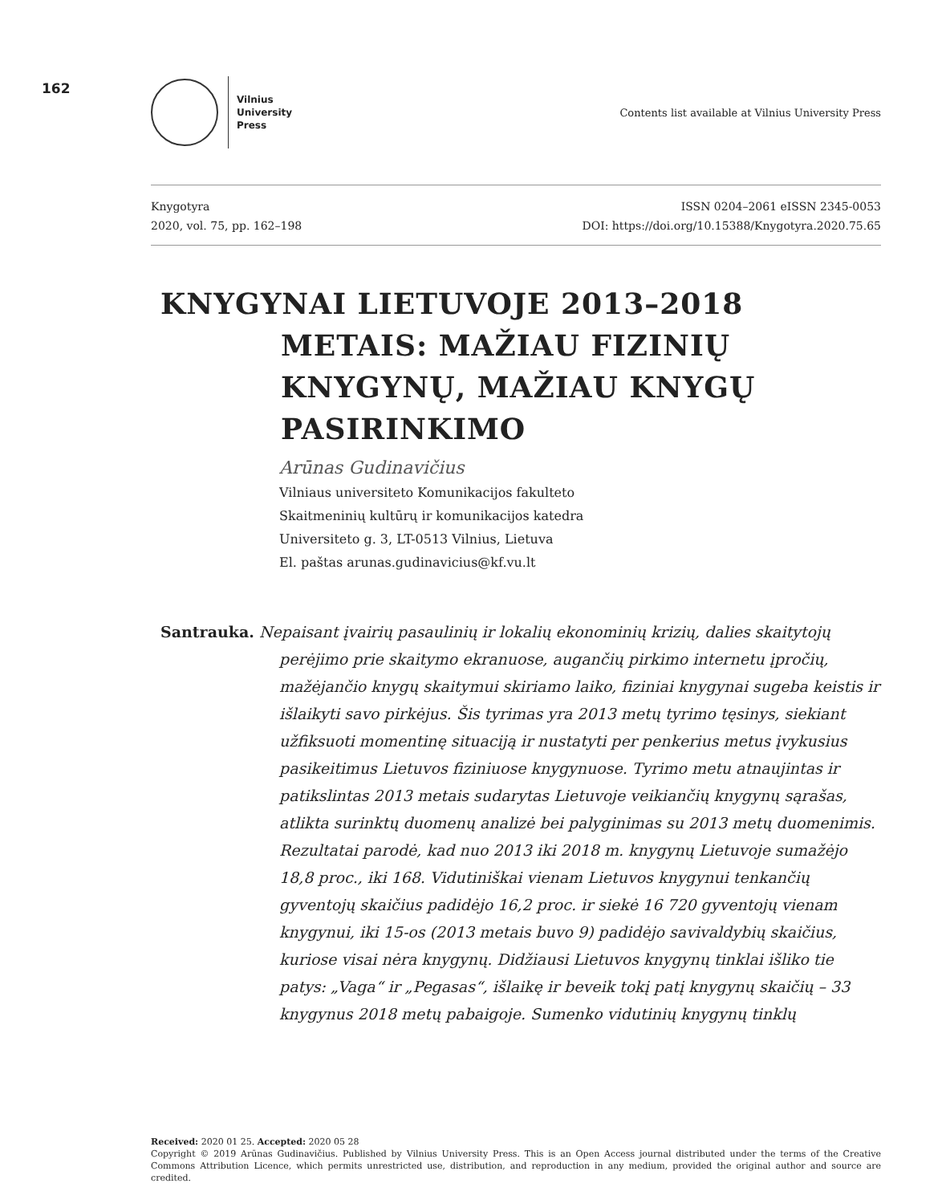162
Vilnius
University
Press
Contents list available at Vilnius University Press
Knygotyra
2020, vol. 75, pp. 162–198
ISSN 0204–2061 eISSN 2345-0053
DOI: https://doi.org/10.15388/Knygotyra.2020.75.65
KNYGYNAI LIETUVOJE 2013–2018
METAIS: MAŽIAU FIZINIŲ KNYGYNŲ, MAŽIAU KNYGŲ PASIRINKIMO
Arūnas Gudinavičius
Vilniaus universiteto Komunikacijos fakulteto
Skaitmeninių kultūrų ir komunikacijos katedra
Universiteto g. 3, LT-0513 Vilnius, Lietuva
El. paštas arunas.gudinavicius@kf.vu.lt
Santrauka. Nepaisant įvairių pasaulinių ir lokalių ekonominių krizių, dalies skaitytojų perėjimo prie skaitymo ekranuose, augančių pirkimo internetu įpročių, mažėjančio knygų skaitymui skiriamo laiko, fiziniai knygynai sugeba keistis ir išlaikyti savo pirkėjus. Šis tyrimas yra 2013 metų tyrimo tęsinys, siekiant užfiksuoti momentinę situaciją ir nustatyti per penkerius metus įvykusius pasikeitimus Lietuvos fiziniuose knygynuose. Tyrimo metu atnaujintas ir patikslintas 2013 metais sudarytas Lietuvoje veikiančių knygynų sąrašas, atlikta surinktų duomenų analizė bei palyginimas su 2013 metų duomenimis. Rezultatai parodė, kad nuo 2013 iki 2018 m. knygynų Lietuvoje sumažėjo 18,8 proc., iki 168. Vidutiniškai vienam Lietuvos knygynui tenkančių gyventojų skaičius padidėjo 16,2 proc. ir siekė 16 720 gyventojų vienam knygynui, iki 15-os (2013 metais buvo 9) padidėjo savivaldybių skaičius, kuriose visai nėra knygynų. Didžiausi Lietuvos knygynų tinklai išliko tie patys: „Vaga“ ir „Pegasas“, išlaikę ir beveik tokį patį knygynų skaičių – 33 knygynus 2018 metų pabaigoje. Sumenko vidutinių knygynų tinklų
Received: 2020 01 25. Accepted: 2020 05 28
Copyright © 2019 Arūnas Gudinavičius. Published by Vilnius University Press. This is an Open Access journal distributed under the terms of the Creative Commons Attribution Licence, which permits unrestricted use, distribution, and reproduction in any medium, provided the original author and source are credited.